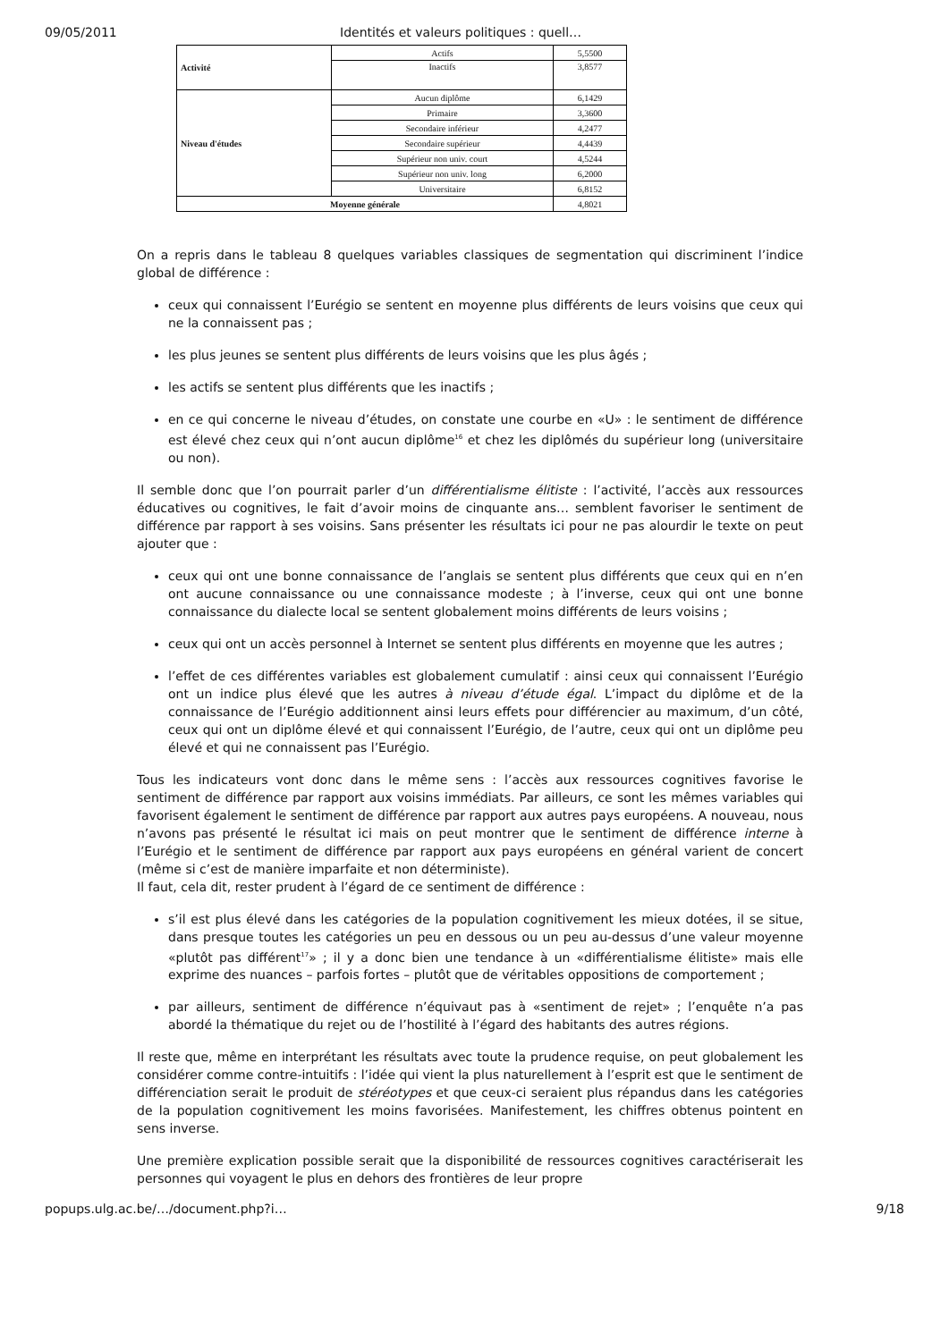09/05/2011 Identités et valeurs politiques : quell…
| Activité | Actifs | 5,5500 |
| | Inactifs | 3,8577 |
| Niveau d'études | Aucun diplôme | 6,1429 |
| | Primaire | 3,3600 |
| | Secondaire inférieur | 4,2477 |
| | Secondaire supérieur | 4,4439 |
| | Supérieur non univ. court | 4,5244 |
| | Supérieur non univ. long | 6,2000 |
| | Universitaire | 6,8152 |
| Moyenne générale | | 4,8021 |
On a repris dans le tableau 8 quelques variables classiques de segmentation qui discriminent l’indice global de différence :
ceux qui connaissent l’Eurégio se sentent en moyenne plus différents de leurs voisins que ceux qui ne la connaissent pas ;
les plus jeunes se sentent plus différents de leurs voisins que les plus âgés ;
les actifs se sentent plus différents que les inactifs ;
en ce qui concerne le niveau d’études, on constate une courbe en «U» : le sentiment de différence est élevé chez ceux qui n’ont aucun diplôme<sup>16</sup> et chez les diplômés du supérieur long (universitaire ou non).
Il semble donc que l’on pourrait parler d’un différentialisme élitiste : l’activité, l’accès aux ressources éducatives ou cognitives, le fait d’avoir moins de cinquante ans… semblent favoriser le sentiment de différence par rapport à ses voisins. Sans présenter les résultats ici pour ne pas alourdir le texte on peut ajouter que :
ceux qui ont une bonne connaissance de l’anglais se sentent plus différents que ceux qui en n’en ont aucune connaissance ou une connaissance modeste ; à l’inverse, ceux qui ont une bonne connaissance du dialecte local se sentent globalement moins différents de leurs voisins ;
ceux qui ont un accès personnel à Internet se sentent plus différents en moyenne que les autres ;
l’effet de ces différentes variables est globalement cumulatif : ainsi ceux qui connaissent l’Eurégio ont un indice plus élevé que les autres à niveau d’étude égal. L’impact du diplôme et de la connaissance de l’Eurégio additionnent ainsi leurs effets pour différencier au maximum, d’un côté, ceux qui ont un diplôme élevé et qui connaissent l’Eurégio, de l’autre, ceux qui ont un diplôme peu élevé et qui ne connaissent pas l’Eurégio.
Tous les indicateurs vont donc dans le même sens : l’accès aux ressources cognitives favorise le sentiment de différence par rapport aux voisins immédiats. Par ailleurs, ce sont les mêmes variables qui favorisent également le sentiment de différence par rapport aux autres pays européens. A nouveau, nous n’avons pas présenté le résultat ici mais on peut montrer que le sentiment de différence interne à l’Eurégio et le sentiment de différence par rapport aux pays européens en général varient de concert (même si c’est de manière imparfaite et non déterministe).
Il faut, cela dit, rester prudent à l’égard de ce sentiment de différence :
s’il est plus élevé dans les catégories de la population cognitivement les mieux dotées, il se situe, dans presque toutes les catégories un peu en dessous ou un peu au-dessus d’une valeur moyenne «plutôt pas différent<sup>17</sup>» ; il y a donc bien une tendance à un «différentialisme élitiste» mais elle exprime des nuances – parfois fortes – plutôt que de véritables oppositions de comportement ;
par ailleurs, sentiment de différence n’équivaut pas à «sentiment de rejet» ; l’enquête n’a pas abordé la thématique du rejet ou de l’hostilité à l’égard des habitants des autres régions.
Il reste que, même en interprétant les résultats avec toute la prudence requise, on peut globalement les considérer comme contre-intuitifs : l’idée qui vient la plus naturellement à l’esprit est que le sentiment de différenciation serait le produit de stéréotypes et que ceux-ci seraient plus répandus dans les catégories de la population cognitivement les moins favorisées. Manifestement, les chiffres obtenus pointent en sens inverse.
Une première explication possible serait que la disponibilité de ressources cognitives caractériserait les personnes qui voyagent le plus en dehors des frontières de leur propre
popups.ulg.ac.be/…/document.php?i… 9/18